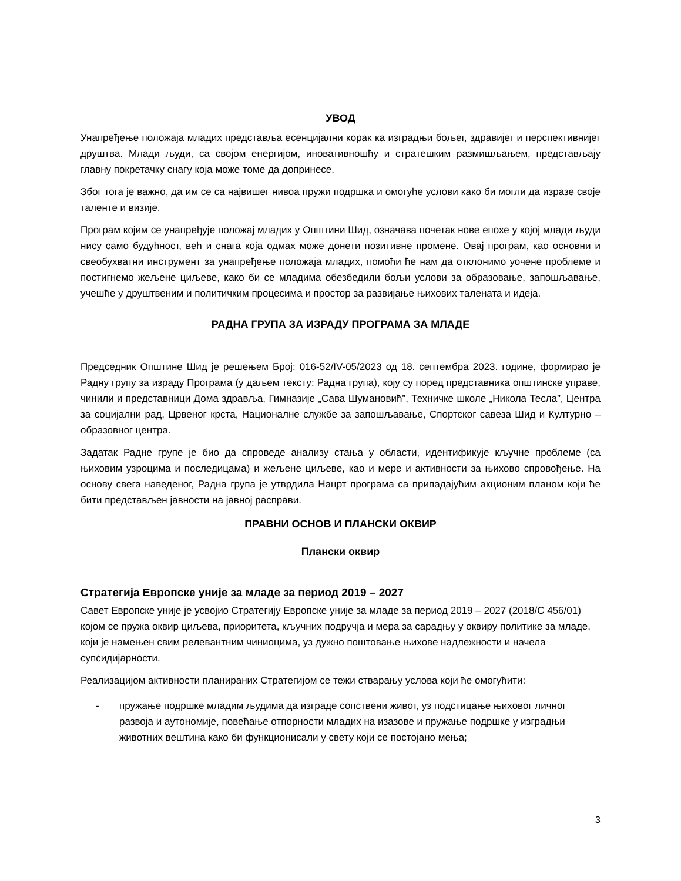УВОД
Унапређење положаја младих представља есенцијални корак ка изградњи бољег, здравијег и перспективнијег друштва. Млади људи, са својом енергијом, иновативношћу и стратешким размишљањем, представљају главну покретачку снагу која може томе да допринесе.
Због тога је важно, да им се са највишег нивоа пружи подршка и омогуће услови како би могли да изразе своје таленте и визије.
Програм којим се унапређује положај младих у Општини Шид, означава почетак нове епохе у којој млади људи нису само будућност, већ и снага која одмах може донети позитивне промене. Овај програм, као основни и свеобухватни инструмент за унапређење положаја младих, помоћи ће нам да отклонимо уочене проблеме и постигнемо жељене циљеве, како би се младима обезбедили бољи услови за образовање, запошљавање, учешће у друштвеним и политичким процесима и простор за развијање њихових талената и идеја.
РАДНА ГРУПА ЗА ИЗРАДУ ПРОГРАМА ЗА МЛАДЕ
Председник Општине Шид је решењем Број: 016-52/IV-05/2023 од 18. септембра 2023. године, формирао је Радну групу за израду Програма (у даљем тексту: Радна група), коју су поред представника општинске управе, чинили и представници Дома здравља, Гимназије „Сава Шумановић”, Техничке школе „Никола Тесла”, Центра за социјални рад, Црвеног крста, Националне службе за запошљавање, Спортског савеза Шид и Културно – образовног центра.
Задатак Радне групе је био да спроведе анализу стања у области, идентификује кључне проблеме (са њиховим узроцима и последицама) и жељене циљеве, као и мере и активности за њихово спровођење. На основу свега наведеног, Радна група је утврдила Нацрт програма са припадајућим акционим планом који ће бити представљен јавности на јавној расправи.
ПРАВНИ ОСНОВ И ПЛАНСКИ ОКВИР
Плански оквир
Стратегија Европске уније за младе за период 2019 – 2027
Савет Европске уније је усвојио Стратегију Европске уније за младе за период 2019 – 2027 (2018/C 456/01) којом се пружа оквир циљева, приоритета, кључних подручја и мера за сарадњу у оквиру политике за младе, који је намењен свим релевантним чиниоцима, уз дужно поштовање њихове надлежности и начела супсидијарности.
Реализацијом активности планираних Стратегијом се тежи стварању услова који ће омогућити:
- пружање подршке младим људима да изграде сопствени живот, уз подстицање њиховог личног развоја и аутономије, повећање отпорности младих на изазове и пружање подршке у изградњи животних вештина како би функционисали у свету који се постојано мења;
3